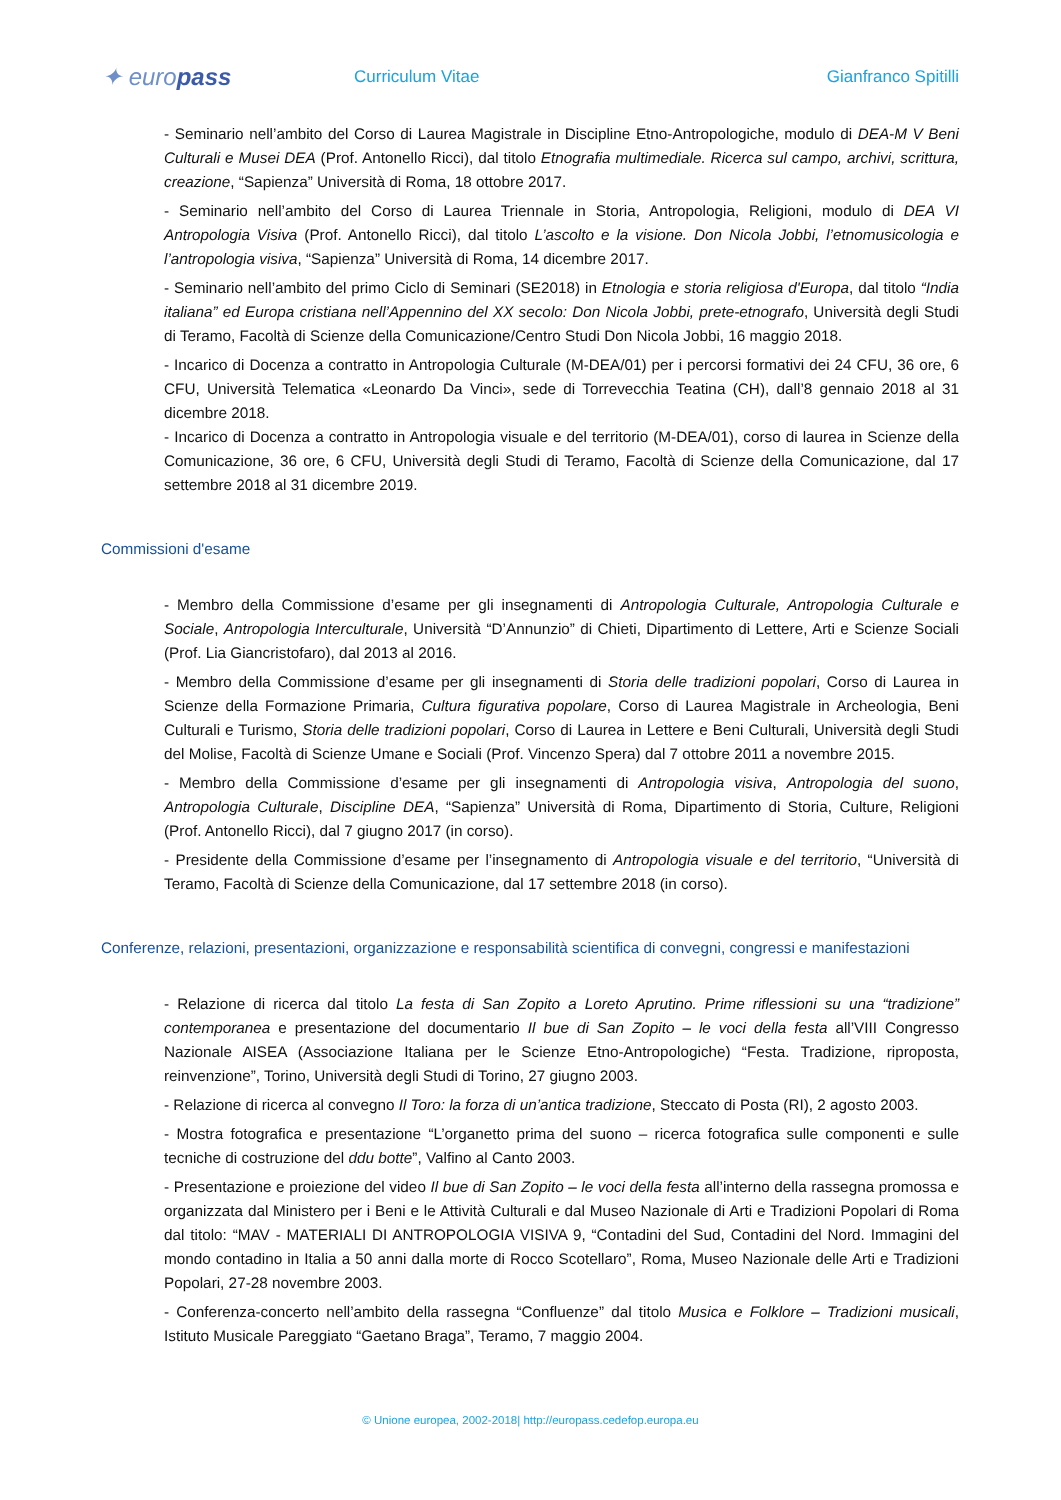✦ europass
Curriculum Vitae Gianfranco Spitilli
- Seminario nell’ambito del Corso di Laurea Magistrale in Discipline Etno-Antropologiche, modulo di DEA-M V Beni Culturali e Musei DEA (Prof. Antonello Ricci), dal titolo Etnografia multimediale. Ricerca sul campo, archivi, scrittura, creazione, “Sapienza” Università di Roma, 18 ottobre 2017.
- Seminario nell’ambito del Corso di Laurea Triennale in Storia, Antropologia, Religioni, modulo di DEA VI Antropologia Visiva (Prof. Antonello Ricci), dal titolo L’ascolto e la visione. Don Nicola Jobbi, l’etnomusicologia e l’antropologia visiva, “Sapienza” Università di Roma, 14 dicembre 2017.
- Seminario nell’ambito del primo Ciclo di Seminari (SE2018) in Etnologia e storia religiosa d'Europa, dal titolo “India italiana” ed Europa cristiana nell’Appennino del XX secolo: Don Nicola Jobbi, prete-etnografo, Università degli Studi di Teramo, Facoltà di Scienze della Comunicazione/Centro Studi Don Nicola Jobbi, 16 maggio 2018.
- Incarico di Docenza a contratto in Antropologia Culturale (M-DEA/01) per i percorsi formativi dei 24 CFU, 36 ore, 6 CFU, Università Telematica «Leonardo Da Vinci», sede di Torrevecchia Teatina (CH), dall’8 gennaio 2018 al 31 dicembre 2018.
- Incarico di Docenza a contratto in Antropologia visuale e del territorio (M-DEA/01), corso di laurea in Scienze della Comunicazione, 36 ore, 6 CFU, Università degli Studi di Teramo, Facoltà di Scienze della Comunicazione, dal 17 settembre 2018 al 31 dicembre 2019.
Commissioni d'esame
- Membro della Commissione d’esame per gli insegnamenti di Antropologia Culturale, Antropologia Culturale e Sociale, Antropologia Interculturale, Università “D’Annunzio” di Chieti, Dipartimento di Lettere, Arti e Scienze Sociali (Prof. Lia Giancristofaro), dal 2013 al 2016.
- Membro della Commissione d’esame per gli insegnamenti di Storia delle tradizioni popolari, Corso di Laurea in Scienze della Formazione Primaria, Cultura figurativa popolare, Corso di Laurea Magistrale in Archeologia, Beni Culturali e Turismo, Storia delle tradizioni popolari, Corso di Laurea in Lettere e Beni Culturali, Università degli Studi del Molise, Facoltà di Scienze Umane e Sociali (Prof. Vincenzo Spera) dal 7 ottobre 2011 a novembre 2015.
- Membro della Commissione d’esame per gli insegnamenti di Antropologia visiva, Antropologia del suono, Antropologia Culturale, Discipline DEA, “Sapienza” Università di Roma, Dipartimento di Storia, Culture, Religioni (Prof. Antonello Ricci), dal 7 giugno 2017 (in corso).
- Presidente della Commissione d’esame per l’insegnamento di Antropologia visuale e del territorio, “Università di Teramo, Facoltà di Scienze della Comunicazione, dal 17 settembre 2018 (in corso).
Conferenze, relazioni, presentazioni, organizzazione e responsabilità scientifica di convegni, congressi e manifestazioni
- Relazione di ricerca dal titolo La festa di San Zopito a Loreto Aprutino. Prime riflessioni su una “tradizione” contemporanea e presentazione del documentario Il bue di San Zopito – le voci della festa all’VIII Congresso Nazionale AISEA (Associazione Italiana per le Scienze Etno-Antropologiche) “Festa. Tradizione, riproposta, reinvenzione”, Torino, Università degli Studi di Torino, 27 giugno 2003.
- Relazione di ricerca al convegno Il Toro: la forza di un’antica tradizione, Steccato di Posta (RI), 2 agosto 2003.
- Mostra fotografica e presentazione “L’organetto prima del suono – ricerca fotografica sulle componenti e sulle tecniche di costruzione del ddu botte”, Valfino al Canto 2003.
- Presentazione e proiezione del video Il bue di San Zopito – le voci della festa all’interno della rassegna promossa e organizzata dal Ministero per i Beni e le Attività Culturali e dal Museo Nazionale di Arti e Tradizioni Popolari di Roma dal titolo: “MAV - MATERIALI DI ANTROPOLOGIA VISIVA 9, “Contadini del Sud, Contadini del Nord. Immagini del mondo contadino in Italia a 50 anni dalla morte di Rocco Scotellaro”, Roma, Museo Nazionale delle Arti e Tradizioni Popolari, 27-28 novembre 2003.
- Conferenza-concerto nell’ambito della rassegna “Confluenze” dal titolo Musica e Folklore – Tradizioni musicali, Istituto Musicale Pareggiato “Gaetano Braga”, Teramo, 7 maggio 2004.
© Unione europea, 2002-2018| http://europass.cedefop.europa.eu